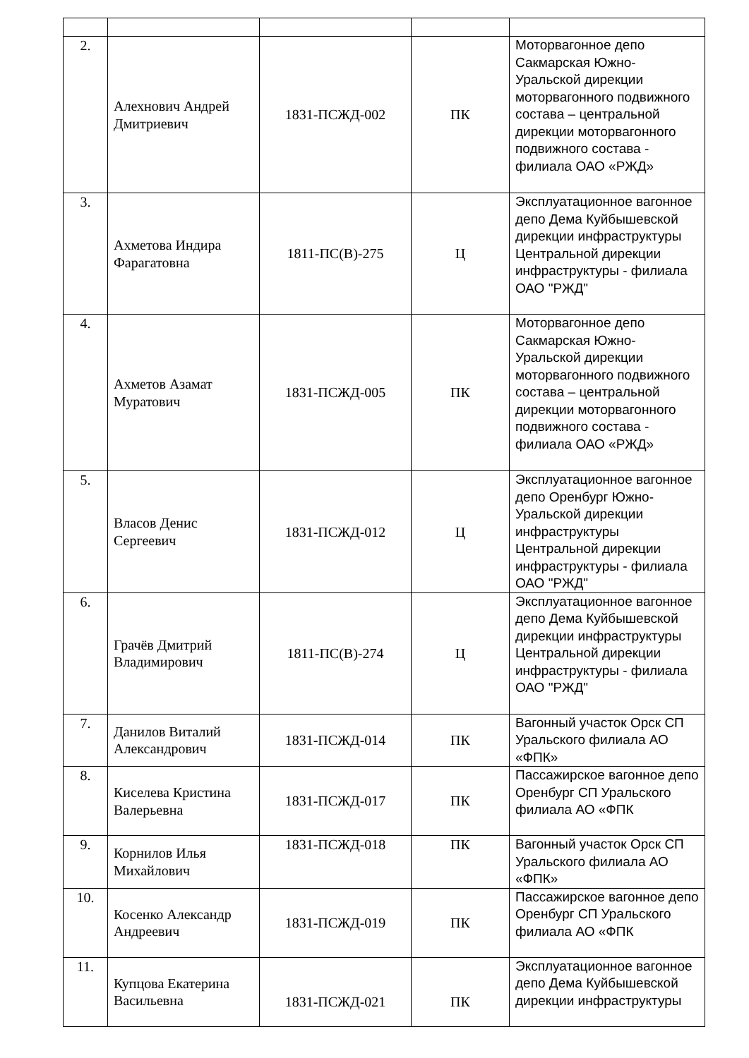| 2. | Алехнович Андрей Дмитриевич | 1831-ПСЖД-002 | ПК | Моторвагонное депо Сакмарская Южно-Уральской дирекции моторвагонного подвижного состава – центральной дирекции моторвагонного подвижного состава - филиала ОАО «РЖД» |
| 3. | Ахметова Индира Фарагатовна | 1811-ПС(В)-275 | Ц | Эксплуатационное вагонное депо Дема Куйбышевской дирекции инфраструктуры Центральной дирекции инфраструктуры - филиала ОАО "РЖД" |
| 4. | Ахметов Азамат Муратович | 1831-ПСЖД-005 | ПК | Моторвагонное депо Сакмарская Южно-Уральской дирекции моторвагонного подвижного состава – центральной дирекции моторвагонного подвижного состава - филиала ОАО «РЖД» |
| 5. | Власов Денис Сергеевич | 1831-ПСЖД-012 | Ц | Эксплуатационное вагонное депо Оренбург Южно-Уральской дирекции инфраструктуры Центральной дирекции инфраструктуры - филиала ОАО "РЖД" |
| 6. | Грачёв Дмитрий Владимирович | 1811-ПС(В)-274 | Ц | Эксплуатационное вагонное депо Дема Куйбышевской дирекции инфраструктуры Центральной дирекции инфраструктуры - филиала ОАО "РЖД" |
| 7. | Данилов Виталий Александрович | 1831-ПСЖД-014 | ПК | Вагонный участок Орск СП Уральского филиала АО «ФПК» |
| 8. | Киселева Кристина Валерьевна | 1831-ПСЖД-017 | ПК | Пассажирское вагонное депо Оренбург СП Уральского филиала АО «ФПК |
| 9. | Корнилов Илья Михайлович | 1831-ПСЖД-018 | ПК | Вагонный участок Орск СП Уральского филиала АО «ФПК» |
| 10. | Косенко Александр Андреевич | 1831-ПСЖД-019 | ПК | Пассажирское вагонное депо Оренбург СП Уральского филиала АО «ФПК |
| 11. | Купцова Екатерина Васильевна | 1831-ПСЖД-021 | ПК | Эксплуатационное вагонное депо Дема Куйбышевской дирекции инфраструктуры |